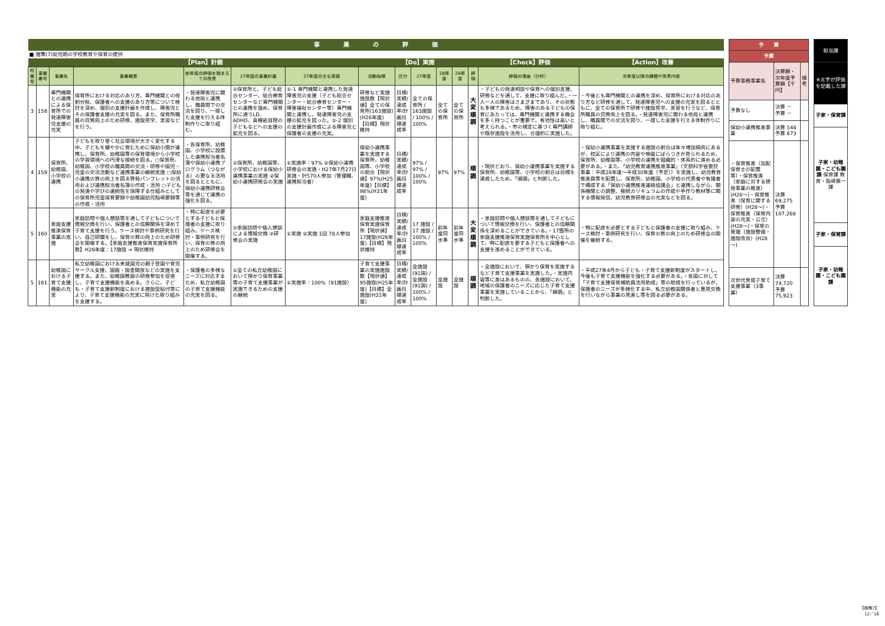| 事 業 の 評 価 | | | | | | | | | | | | | | | |
| ■ 施策(7)幼児期の学校教育や保育の提供 | | | | | | | | | | | | | | | |
| | | 【Plan】計画 | | | | | 【Do】実施 | | | | | | 【Check】評価 | | 【Action】改善 |
| 柱番号 | 事業番号 | 事業名 | 事業概要 | 前年度の評価を踏まえての改善 | 27年度の事業計画 | 27年度の主な実績 | 活動指標 | 区分 | 27年度 | 28年度 | 29年度 | 評価 | 評価の理由（分析） | 次年度以降の課題や改善内容 | |
| 3 | 158 | 専門機関との連携による保育所での発達障害児支援の充実 | 保育所における対応のあり方、専門機関との役割分担、保護者への支援のあり方等について検討を深め、個別の支援計画を作成し、障害児とその保護者支援の充実を図る。また、保育所職員の資質向上のため研修、施設見学、実習などを行う。 | ・発達障害児に関わる他局と連携し、職員間での交流を図り、一環した支援を行える体制作りに取り組む。 | ①保育所と、子ども総合センター、総合療育センターなど専門機関との連携を強め、保育所に通うLD、ADHD、高機能自閉の子どもなどへの支援の拡充を図る。 | ①-1 専門機関と連携した発達障害児の支援（子ども総合センター・総合療育センター・障害福祉センター等）専門機関と連携し、発達障害児の支援の拡充を図った。①-2 個別の支援計画作成による障害児と保護者の支援の充実。 | 研修など実施施設数【現状値】全ての保育所(163施設)(H26年度)【目標】現状維持 | 目標/実績/達成率/計画目標達成率 | 全ての保育所 / 163施設 / 100% / 100% | 全ての保育所 | 全ての保育所 | 大変順調 | ・子どもの発達相談や保育への個別支援、研修などを通して、支援に取り組んだ。・一人一人の障害はさまざまであり、その状態も多様であるため、障害のある子どもの保育にあたっては、専門機関と連携する機会を多く持つことが重要で、有効性は高いと考えられる。・市の規定に基づく専門講師や既存施設を活用し、合理的に実施した。 | ・今後とも専門機関との連携を深め、保育所における対応のあり方など研修を通して、発達障害児への支援の充実を図るとともに、全ての保育所で研修や施設見学、実習を行うなど、保育所職員の資質向上を図る。・発達障害児に関わる他局と連携し、職員間での交流を図り、一環した支援を行える体制作りに取り組む。 | |
| 4 | 159 | 保育所、幼稚園、小学校の連携 | 子どもを取り巻く社会環境が大きく変化する中、子どもを健やかに育むために保幼小間が連携し、保育所、幼稚園等の保育環境から小学校の学習環境への円滑な接続を図る。○保育所、幼稚園、小学校の職員間の交流・研修や園児・児童の交流活動など連携事業の継続実施 ○保幼小連携の質の向上を図る啓発パンフレットの活用および連携担当者名簿の作成・活用 ○子どもの発達や学びの連続性を保障する仕組みとしての保育所児童保育要録や幼稚園幼児指導要録等の作成・活用 | ・各保育所、幼稚園、小学校に設置した連携担当者名簿や保幼小連携プログラム（つながる）の更なる活用を図るとともに、保幼小連携研修会等を通じて連携の強化を図る。 | ①保育所、幼稚園等、小学校における保幼小連携事業の実施 ②保幼小連携研修会の実施 | ①実施率：97% ②保幼小連携研修会の実施・H27年7月27日実施・計570人参加（管理職、連携担当者） | 保幼小連携事業を実施する保育所、幼稚園等、小学校の割合【現状値】97%(H25年度)【目標】98%(H31年度) | 目標/実績/達成率/計画目標達成率 | 97% / 97% / 100% / 100% | 97% | 97% | 順調 | ・現状どおり、保幼小連携事業を実施する保育所、幼稚園等、小学校の割合は目標を達成したため、「順調」と判断した。 | ・保幼小連携事業を実施する施設の割合は年々増加傾向にあるが、校区により連携の内容や頻度にばらつきが見られるため、保育所、幼稚園等、小学校の連携を組織的・体系的に進める必要がある。・また、「幼児教育連携推進事業」（文部科学省委託事業：平成28年度～平成30年度（予定））を実施し、幼児教育推進員等を配置し、保育所、幼稚園、小学校の代表者や有識者で構成する「保幼小連携推進連絡協議会」と連携しながら、関係機関との調整、接続カリキュラムの作成や手作り教材等に関する情報発信、幼児教育研修会の充実などを図る。 | |
| 5 | 160 | 家庭支援推進保育事業の実施 | 家庭訪問や個人懇談等を通して子どもについて情報交換を行い、保護者との信頼関係を深めて子育て支援を行う。ケース検討や事例研究を行い、自己研鑽をし、保育の質の向上のため研修会を開催する。【家庭支援推進保育実施保育所数】H26年度：17施設 ⇒ 現状維持 | ・特に配慮を必要とする子どもと保護者の支援に取り組み、ケース検討・事例研究を行い、保育の質の向上のため研修会を開催する。 | ①家庭訪問や個人懇談による情報交換 ②研修会の実施 | ①実施 ②実施 1回 78人参加 | 家庭支援推進保育実施保育所【現状値】17施設(H26年度)【目標】現状維持 | 目標/実績/達成率/計画目標達成率 | 17 施設 / 17 施設 / 100% / 100% | 前年度同水準 | 前年度同水準 | 大変順調 | ・家庭訪問や個人懇談等を通して子どもについて情報交換を行い、保護者との信頼関係を深めることができている。・17箇所の家庭支援推進保育実施保育所を中心として、特に配慮を要する子どもと保護者への支援を進めることができている。 | ・特に配慮を必要とする子どもと保護者の支援に取り組み、ケース検討・事例研究を行い、保育の質の向上のため研修会の開催を継続する。 | |
| 5 | 161 | 幼稚園における子育て支援機能の充実 | 私立幼稚園における未就園児の親子登園や育児サークル支援、園庭・園舎開放などの実施を支援する。また、幼稚園教諭の研修参加を促進し、子育て支援機能を高める。さらに、子ども・子育て支援新制度における施設型給付等により、子育て支援機能の充実に向けた取り組みを支援する。 | ・保護者の多様なニーズに対応するため、私立幼稚園の子育て支援機能の充実を図る。 | ①全ての私立幼稚園において預かり保育事業等の子育て支援事業が実施できるための支援の継続 | ①実施率：100%（91施設） | 子育て支援事業の実施施設数【現状値】95施設(H25年度)【目標】全施設(H31年度) | 目標/実績/達成率/計画目標達成率 | 全施設(91園) / 全施設(91園) / 100% / 100% | 全施設 | 全施設 | 順調 | ・全施設において、預かり保育を実施するなど子育て支援事業を実施した。・実施内容等に差はあるものの、各施設において、地域の保護者のニーズに応じた子育て支援事業を実施していることから、「順調」と判断した。 | ・平成27年4月から子ども・子育て支援新制度がスタートし、今後も子育て支援機能を強化する必要がある。・各園に対して「子育て支援保育補助員活用助成」等の助成を行っているが、保護者のニーズが多様化する中、私立幼稚園関係者と意見交換を行いながら事業の見直し等を図る必要がある。 | |
| 予 算 | | |
| 予算 | | |
| 予算事務事業名 | 決算額・次年度予算額【千円】 | 備考 |
| 予算なし | 決算 － 予算 － | |
| 保幼小連携推進事業 | 決算 548 予算 673 | |
| ・保育推進（加配保育士の配置等）・保育推進（家庭に対する啓発事業の推進）(H28～)・保育推進（保育に関する研修）(H28～)・保育推進（保育内容の充実・公立）(H28～)・保育の管理（施設整備・施設改良）(H28～) | 決算 69,275 予算 107,268 | |
| 次世代育成子育て支援事業（3事業） | 決算 74,720 予算 75,923 | |
| 担当課 |
| ※太字が評価を記載した課 |
| 子家・保育課 |
| 子家・幼稚園・こども園課 保育課 教育・指導第一課 |
| 子家・保育課 |
| 子家・幼稚園・こども園課 |
【施策7】
12／16